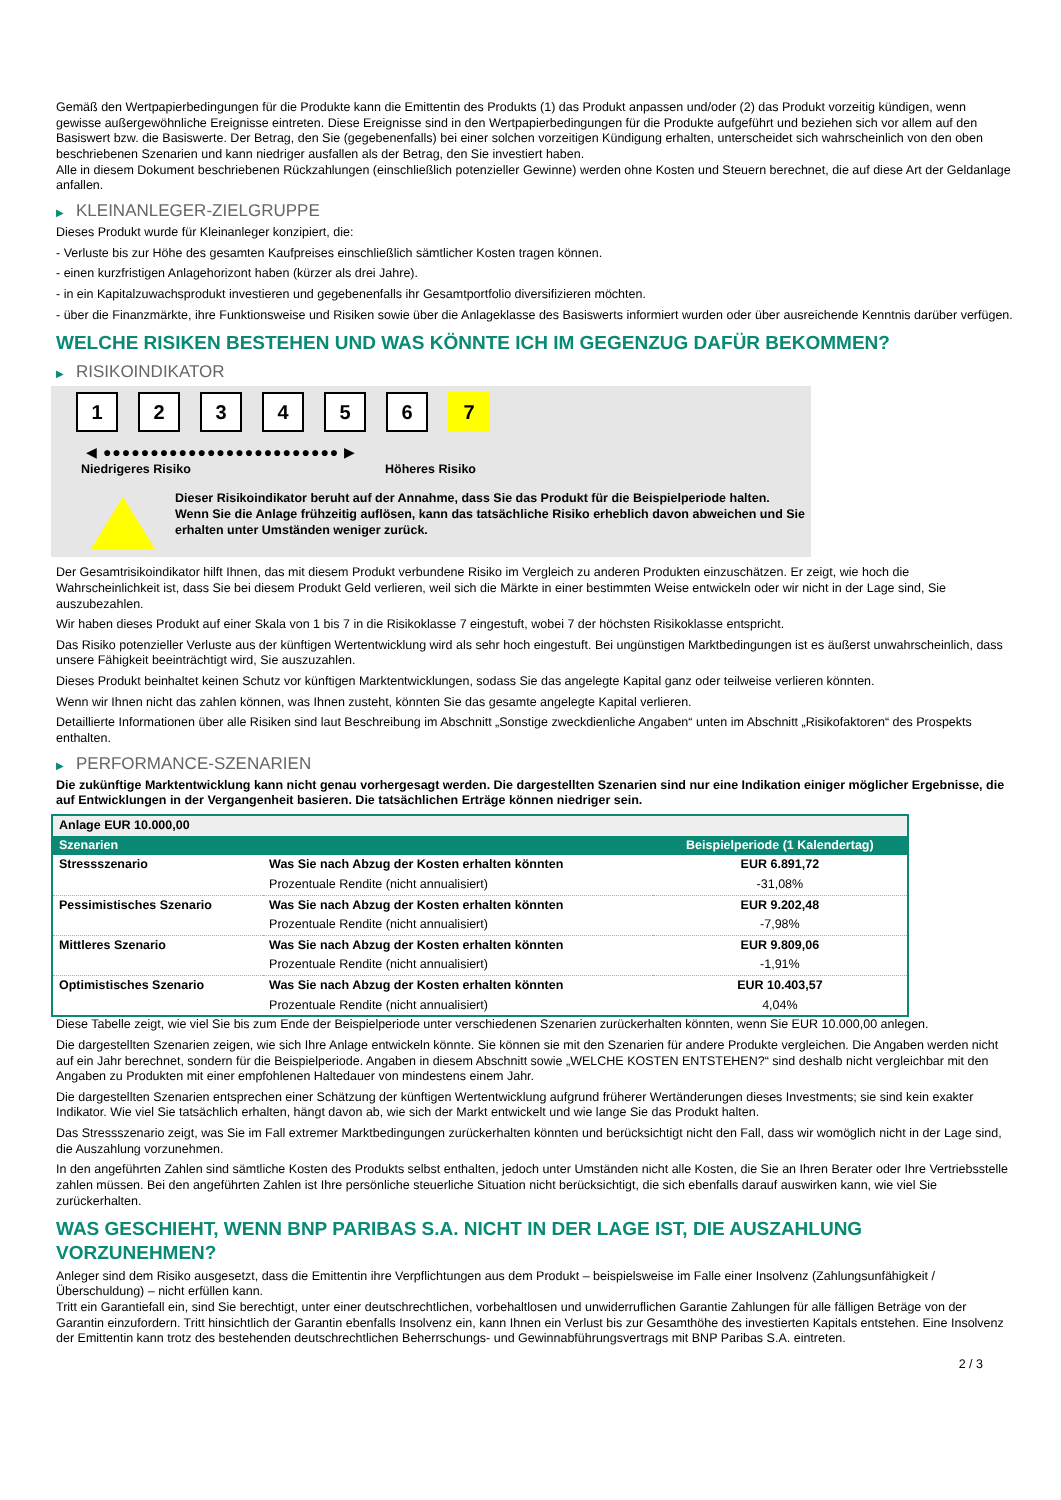Gemäß den Wertpapierbedingungen für die Produkte kann die Emittentin des Produkts (1) das Produkt anpassen und/oder (2) das Produkt vorzeitig kündigen, wenn gewisse außergewöhnliche Ereignisse eintreten. Diese Ereignisse sind in den Wertpapierbedingungen für die Produkte aufgeführt und beziehen sich vor allem auf den Basiswert bzw. die Basiswerte. Der Betrag, den Sie (gegebenenfalls) bei einer solchen vorzeitigen Kündigung erhalten, unterscheidet sich wahrscheinlich von den oben beschriebenen Szenarien und kann niedriger ausfallen als der Betrag, den Sie investiert haben.
Alle in diesem Dokument beschriebenen Rückzahlungen (einschließlich potenzieller Gewinne) werden ohne Kosten und Steuern berechnet, die auf diese Art der Geldanlage anfallen.
▶ KLEINANLEGER-ZIELGRUPPE
Dieses Produkt wurde für Kleinanleger konzipiert, die:
- Verluste bis zur Höhe des gesamten Kaufpreises einschließlich sämtlicher Kosten tragen können.
- einen kurzfristigen Anlagehorizont haben (kürzer als drei Jahre).
- in ein Kapitalzuwachsprodukt investieren und gegebenenfalls ihr Gesamtportfolio diversifizieren möchten.
- über die Finanzmärkte, ihre Funktionsweise und Risiken sowie über die Anlageklasse des Basiswerts informiert wurden oder über ausreichende Kenntnis darüber verfügen.
WELCHE RISIKEN BESTEHEN UND WAS KÖNNTE ICH IM GEGENZUG DAFÜR BEKOMMEN?
▶ RISIKOINDIKATOR
1 2 3 4 5 6 7
◀ ●●●●●●●●●●●●●●●●●●●●●●●●● ▶
Niedrigeres Risiko Höheres Risiko
Dieser Risikoindikator beruht auf der Annahme, dass Sie das Produkt für die Beispielperiode halten.
Wenn Sie die Anlage frühzeitig auflösen, kann das tatsächliche Risiko erheblich davon abweichen und Sie erhalten unter Umständen weniger zurück.
Der Gesamtrisikoindikator hilft Ihnen, das mit diesem Produkt verbundene Risiko im Vergleich zu anderen Produkten einzuschätzen. Er zeigt, wie hoch die Wahrscheinlichkeit ist, dass Sie bei diesem Produkt Geld verlieren, weil sich die Märkte in einer bestimmten Weise entwickeln oder wir nicht in der Lage sind, Sie auszubezahlen.
Wir haben dieses Produkt auf einer Skala von 1 bis 7 in die Risikoklasse 7 eingestuft, wobei 7 der höchsten Risikoklasse entspricht.
Das Risiko potenzieller Verluste aus der künftigen Wertentwicklung wird als sehr hoch eingestuft. Bei ungünstigen Marktbedingungen ist es äußerst unwahrscheinlich, dass unsere Fähigkeit beeinträchtigt wird, Sie auszuzahlen.
Dieses Produkt beinhaltet keinen Schutz vor künftigen Marktentwicklungen, sodass Sie das angelegte Kapital ganz oder teilweise verlieren könnten.
Wenn wir Ihnen nicht das zahlen können, was Ihnen zusteht, könnten Sie das gesamte angelegte Kapital verlieren.
Detaillierte Informationen über alle Risiken sind laut Beschreibung im Abschnitt „Sonstige zweckdienliche Angaben“ unten im Abschnitt „Risikofaktoren“ des Prospekts enthalten.
▶ PERFORMANCE-SZENARIEN
Die zukünftige Marktentwicklung kann nicht genau vorhergesagt werden. Die dargestellten Szenarien sind nur eine Indikation einiger möglicher Ergebnisse, die auf Entwicklungen in der Vergangenheit basieren. Die tatsächlichen Erträge können niedriger sein.
| Anlage EUR 10.000,00 | | |
| Szenarien | | Beispielperiode (1 Kalendertag) |
| Stressszenario | Was Sie nach Abzug der Kosten erhalten könnten | EUR 6.891,72 |
| | Prozentuale Rendite (nicht annualisiert) | -31,08% |
| Pessimistisches Szenario | Was Sie nach Abzug der Kosten erhalten könnten | EUR 9.202,48 |
| | Prozentuale Rendite (nicht annualisiert) | -7,98% |
| Mittleres Szenario | Was Sie nach Abzug der Kosten erhalten könnten | EUR 9.809,06 |
| | Prozentuale Rendite (nicht annualisiert) | -1,91% |
| Optimistisches Szenario | Was Sie nach Abzug der Kosten erhalten könnten | EUR 10.403,57 |
| | Prozentuale Rendite (nicht annualisiert) | 4,04% |
Diese Tabelle zeigt, wie viel Sie bis zum Ende der Beispielperiode unter verschiedenen Szenarien zurückerhalten könnten, wenn Sie EUR 10.000,00 anlegen.
Die dargestellten Szenarien zeigen, wie sich Ihre Anlage entwickeln könnte. Sie können sie mit den Szenarien für andere Produkte vergleichen. Die Angaben werden nicht auf ein Jahr berechnet, sondern für die Beispielperiode. Angaben in diesem Abschnitt sowie „WELCHE KOSTEN ENTSTEHEN?“ sind deshalb nicht vergleichbar mit den Angaben zu Produkten mit einer empfohlenen Haltedauer von mindestens einem Jahr.
Die dargestellten Szenarien entsprechen einer Schätzung der künftigen Wertentwicklung aufgrund früherer Wertänderungen dieses Investments; sie sind kein exakter Indikator. Wie viel Sie tatsächlich erhalten, hängt davon ab, wie sich der Markt entwickelt und wie lange Sie das Produkt halten.
Das Stressszenario zeigt, was Sie im Fall extremer Marktbedingungen zurückerhalten könnten und berücksichtigt nicht den Fall, dass wir womöglich nicht in der Lage sind, die Auszahlung vorzunehmen.
In den angeführten Zahlen sind sämtliche Kosten des Produkts selbst enthalten, jedoch unter Umständen nicht alle Kosten, die Sie an Ihren Berater oder Ihre Vertriebsstelle zahlen müssen. Bei den angeführten Zahlen ist Ihre persönliche steuerliche Situation nicht berücksichtigt, die sich ebenfalls darauf auswirken kann, wie viel Sie zurückerhalten.
WAS GESCHIEHT, WENN BNP PARIBAS S.A. NICHT IN DER LAGE IST, DIE AUSZAHLUNG VORZUNEHMEN?
Anleger sind dem Risiko ausgesetzt, dass die Emittentin ihre Verpflichtungen aus dem Produkt – beispielsweise im Falle einer Insolvenz (Zahlungsunfähigkeit / Überschuldung) – nicht erfüllen kann.
Tritt ein Garantiefall ein, sind Sie berechtigt, unter einer deutschrechtlichen, vorbehaltlosen und unwiderruflichen Garantie Zahlungen für alle fälligen Beträge von der Garantin einzufordern. Tritt hinsichtlich der Garantin ebenfalls Insolvenz ein, kann Ihnen ein Verlust bis zur Gesamthöhe des investierten Kapitals entstehen. Eine Insolvenz der Emittentin kann trotz des bestehenden deutschrechtlichen Beherrschungs- und Gewinnabführungsvertrags mit BNP Paribas S.A. eintreten.
2 / 3